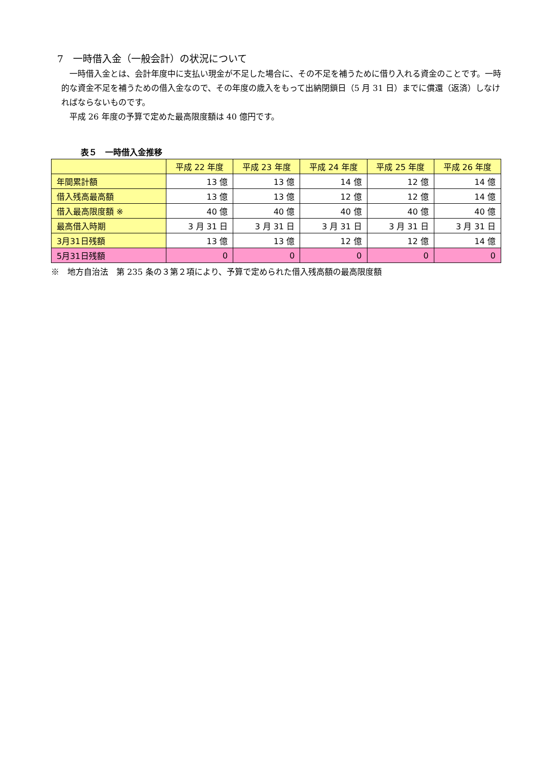7　一時借入金（一般会計）の状況について
　一時借入金とは、会計年度中に支払い現金が不足した場合に、その不足を補うために借り入れる資金のことです。一時的な資金不足を補うための借入金なので、その年度の歳入をもって出納閉鎖日（5 月 31 日）までに償還（返済）しなければならないものです。
　平成 26 年度の予算で定めた最高限度額は 40 億円です。
表５　一時借入金推移
| | 平成 22 年度 | 平成 23 年度 | 平成 24 年度 | 平成 25 年度 | 平成 26 年度 |
| --- | --- | --- | --- | --- | --- |
| 年間累計額 | 13 億 | 13 億 | 14 億 | 12 億 | 14 億 |
| 借入残高最高額 | 13 億 | 13 億 | 12 億 | 12 億 | 14 億 |
| 借入最高限度額 ※ | 40 億 | 40 億 | 40 億 | 40 億 | 40 億 |
| 最高借入時期 | 3 月 31 日 | 3 月 31 日 | 3 月 31 日 | 3 月 31 日 | 3 月 31 日 |
| 3月31日残額 | 13 億 | 13 億 | 12 億 | 12 億 | 14 億 |
| 5月31日残額 | 0 | 0 | 0 | 0 | 0 |
※　地方自治法　第 235 条の３第２項により、予算で定められた借入残高額の最高限度額